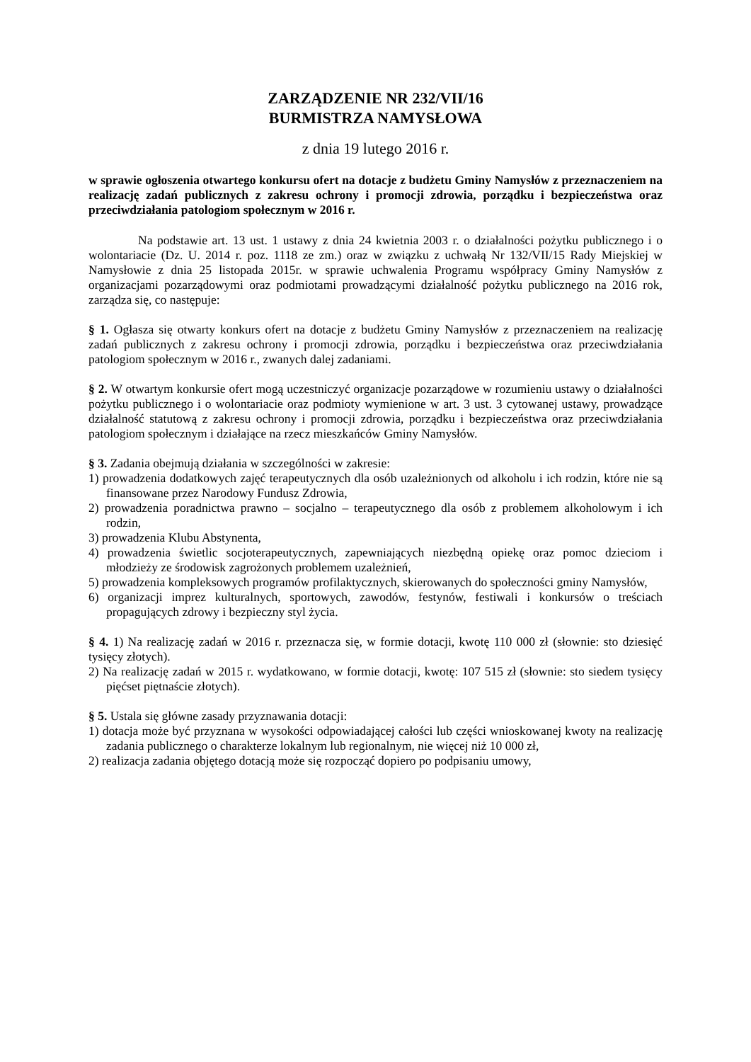ZARZĄDZENIE NR 232/VII/16
BURMISTRZA NAMYSŁOWA
z dnia 19 lutego 2016 r.
w sprawie ogłoszenia otwartego konkursu ofert na dotacje z budżetu Gminy Namysłów z przeznaczeniem na realizację zadań publicznych z zakresu ochrony i promocji zdrowia, porządku i bezpieczeństwa oraz przeciwdziałania patologiom społecznym w 2016 r.
Na podstawie art. 13 ust. 1 ustawy z dnia 24 kwietnia 2003 r. o działalności pożytku publicznego i o wolontariacie (Dz. U. 2014 r. poz. 1118 ze zm.) oraz w związku z uchwałą Nr 132/VII/15 Rady Miejskiej w Namysłowie z dnia 25 listopada 2015r. w sprawie uchwalenia Programu współpracy Gminy Namysłów z organizacjami pozarządowymi oraz podmiotami prowadzącymi działalność pożytku publicznego na 2016 rok, zarządza się, co następuje:
§ 1. Ogłasza się otwarty konkurs ofert na dotacje z budżetu Gminy Namysłów z przeznaczeniem na realizację zadań publicznych z zakresu ochrony i promocji zdrowia, porządku i bezpieczeństwa oraz przeciwdziałania patologiom społecznym w 2016 r., zwanych dalej zadaniami.
§ 2. W otwartym konkursie ofert mogą uczestniczyć organizacje pozarządowe w rozumieniu ustawy o działalności pożytku publicznego i o wolontariacie oraz podmioty wymienione w art. 3 ust. 3 cytowanej ustawy, prowadzące działalność statutową z zakresu ochrony i promocji zdrowia, porządku i bezpieczeństwa oraz przeciwdziałania patologiom społecznym i działające na rzecz mieszkańców Gminy Namysłów.
§ 3. Zadania obejmują działania w szczególności w zakresie:
1) prowadzenia dodatkowych zajęć terapeutycznych dla osób uzależnionych od alkoholu i ich rodzin, które nie są finansowane przez Narodowy Fundusz Zdrowia,
2) prowadzenia poradnictwa prawno – socjalno – terapeutycznego dla osób z problemem alkoholowym i ich rodzin,
3) prowadzenia Klubu Abstynenta,
4) prowadzenia świetlic socjoterapeutycznych, zapewniających niezbędną opiekę oraz pomoc dzieciom i młodzieży ze środowisk zagrożonych problemem uzależnień,
5) prowadzenia kompleksowych programów profilaktycznych, skierowanych do społeczności gminy Namysłów,
6) organizacji imprez kulturalnych, sportowych, zawodów, festynów, festiwali i konkursów o treściach propagujących zdrowy i bezpieczny styl życia.
§ 4. 1) Na realizację zadań w 2016 r. przeznacza się, w formie dotacji, kwotę 110 000 zł (słownie: sto dziesięć tysięcy złotych).
2) Na realizację zadań w 2015 r. wydatkowano, w formie dotacji, kwotę: 107 515 zł (słownie: sto siedem tysięcy pięćset piętnaście złotych).
§ 5. Ustala się główne zasady przyznawania dotacji:
1) dotacja może być przyznana w wysokości odpowiadającej całości lub części wnioskowanej kwoty na realizację zadania publicznego o charakterze lokalnym lub regionalnym, nie więcej niż 10 000 zł,
2) realizacja zadania objętego dotacją może się rozpocząć dopiero po podpisaniu umowy,